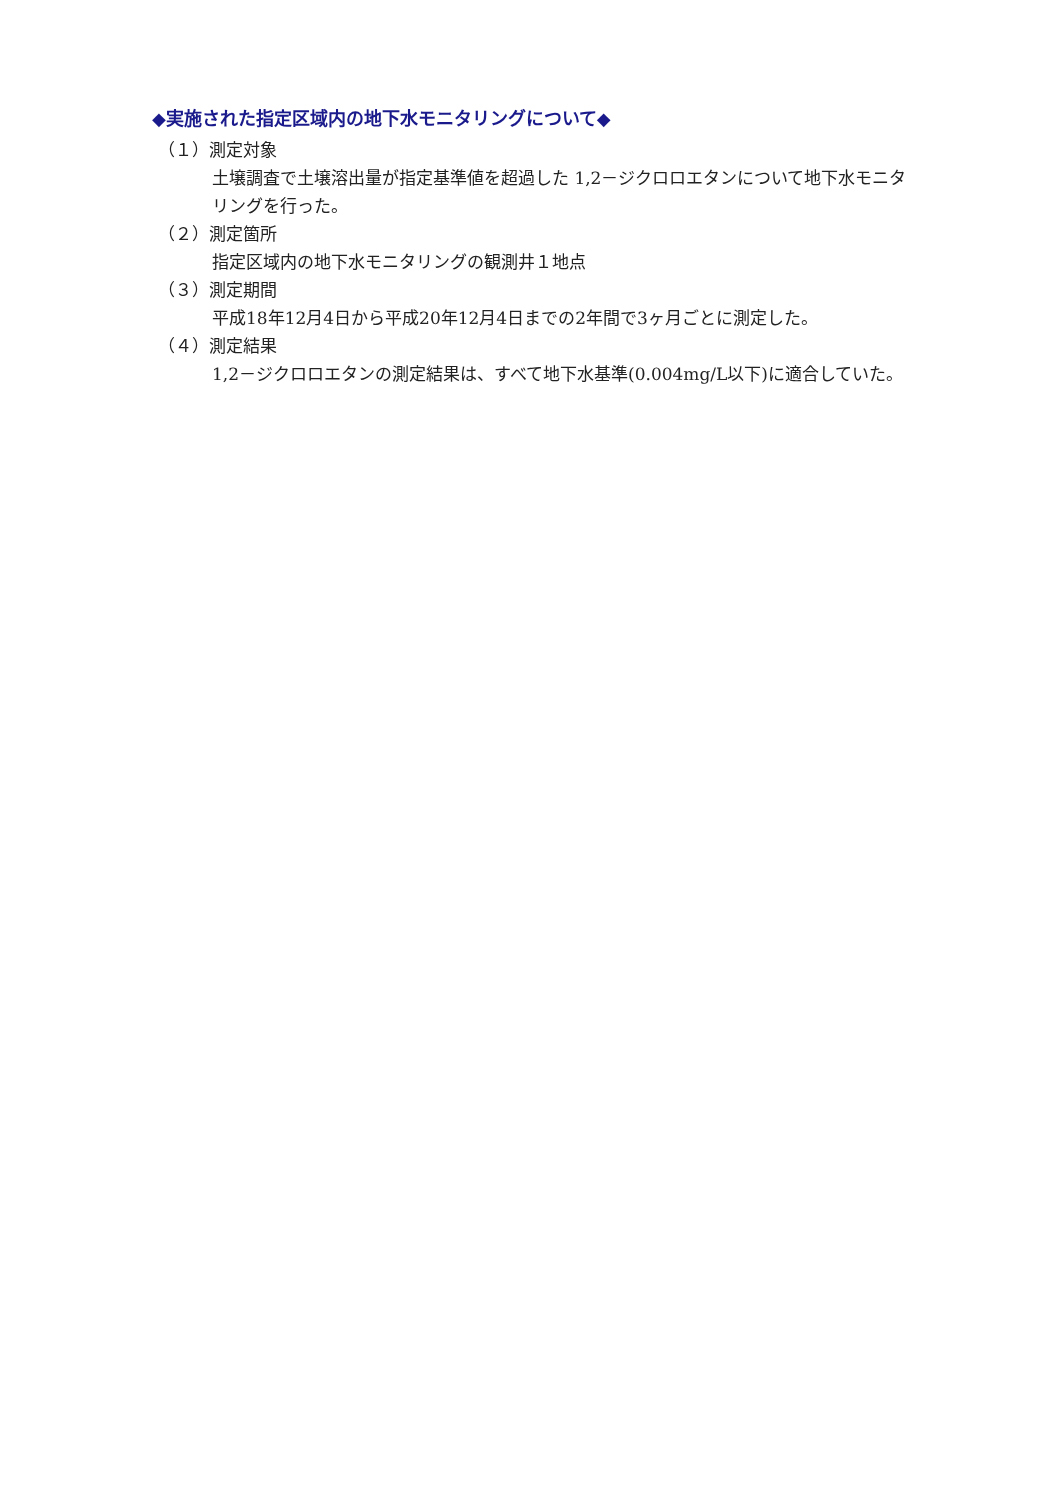◆実施された指定区域内の地下水モニタリングについて◆
（１）測定対象
土壌調査で土壌溶出量が指定基準値を超過した 1,2－ジクロロエタンについて地下水モニタリングを行った。
（２）測定箇所
指定区域内の地下水モニタリングの観測井１地点
（３）測定期間
平成18年12月4日から平成20年12月4日までの2年間で3ヶ月ごとに測定した。
（４）測定結果
1,2－ジクロロエタンの測定結果は、すべて地下水基準(0.004mg/L以下)に適合していた。